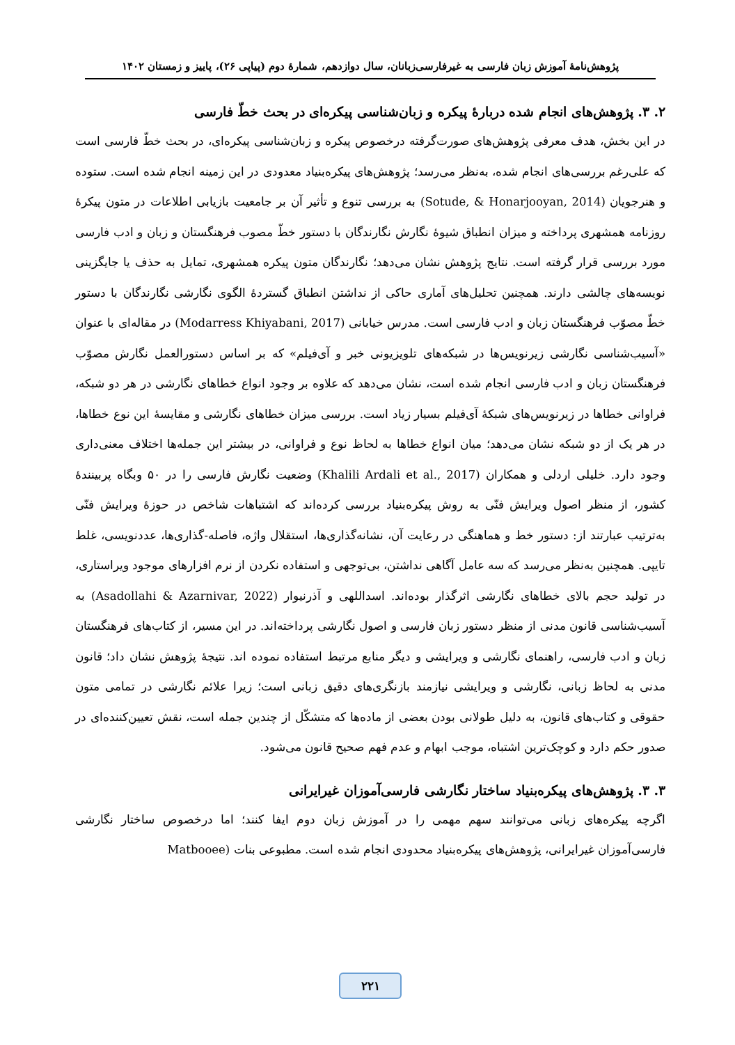پژوهش‌نامهٔ آموزش زبان فارسی به غیرفارسی‌زبانان، سال دوازدهم، شمارهٔ دوم (پیاپی ۲۶)، پاییز و زمستان ۱۴۰۲
۲. ۳. پژوهش‌های انجام شده دربارهٔ پیکره و زبان‌شناسی پیکره‌ای در بحث خطّ فارسی
در این بخش، هدف معرفی پژوهش‌های صورت‌گرفته درخصوص پیکره و زبان‌شناسی پیکره‌ای، در بحث خطّ فارسی است که علی‌رغم بررسی‌های انجام شده، به‌نظر می‌رسد؛ پژوهش‌های پیکره‌بنیاد معدودی در این زمینه انجام شده است. ستوده و هنرجویان (Sotude, & Honarjooyan, 2014) به بررسی تنوع و تأثیر آن بر جامعیت بازیابی اطلاعات در متون پیکرهٔ روزنامه همشهری پرداخته و میزان انطباق شیوهٔ نگارش نگارندگان با دستور خطّ مصوب فرهنگستان و زبان و ادب فارسی مورد بررسی قرار گرفته است. نتایج پژوهش نشان می‌دهد؛ نگارندگان متون پیکره همشهری، تمایل به حذف یا جایگزینی نویسه‌های چالشی دارند. همچنین تحلیل‌های آماری حاکی از نداشتن انطباق گستردهٔ الگوی نگارشی نگارندگان با دستور خطّ مصوّب فرهنگستان زبان و ادب فارسی است. مدرس خیابانی (Modarress Khiyabani, 2017) در مقاله‌ای با عنوان «آسیب‌شناسی نگارشی زیرنویس‌ها در شبکه‌های تلویزیونی خبر و آی‌فیلم» که بر اساس دستورالعمل نگارش مصوّب فرهنگستان زبان و ادب فارسی انجام شده است، نشان می‌دهد که علاوه بر وجود انواع خطاهای نگارشی در هر دو شبکه، فراوانی خطاها در زیرنویس‌های شبکهٔ آی‌فیلم بسیار زیاد است. بررسی میزان خطاهای نگارشی و مقایسهٔ این نوع خطاها، در هر یک از دو شبکه نشان می‌دهد؛ میان انواع خطاها به لحاظ نوع و فراوانی، در بیشتر این جمله‌ها اختلاف معنی‌داری وجود دارد. خلیلی اردلی و همکاران (Khalili Ardali et al., 2017) وضعیت نگارش فارسی را در ۵۰ وبگاه پربینندهٔ کشور، از منظر اصول ویرایش فنّی به روش پیکره‌بنیاد بررسی کرده‌اند که اشتباهات شاخص در حوزهٔ ویرایش فنّی به‌ترتیب عبارتند از: دستور خط و هماهنگی در رعایت آن، نشانه‌گذاری‌ها، استقلال واژه، فاصله-گذاری‌ها، عددنویسی، غلط تایپی. همچنین به‌نظر می‌رسد که سه عامل آگاهی نداشتن، بی‌توجهی و استفاده نکردن از نرم افزارهای موجود ویراستاری، در تولید حجم بالای خطاهای نگارشی اثرگذار بوده‌اند. اسداللهی و آذرنیوار (Asadollahi & Azarnivar, 2022) به آسیب‌شناسی قانون مدنی از منظر دستور زبان فارسی و اصول نگارشی پرداخته‌اند. در این مسیر، از کتاب‌های فرهنگستان زبان و ادب فارسی، راهنمای نگارشی و ویرایشی و دیگر منابع مرتبط استفاده نموده اند. نتیجهٔ پژوهش نشان داد؛ قانون مدنی به لحاظ زبانی، نگارشی و ویرایشی نیازمند بازنگری‌های دقیق زبانی است؛ زیرا علائم نگارشی در تمامی متون حقوقی و کتاب‌های قانون، به دلیل طولانی بودن بعضی از ماده‌ها که متشکّل از چندین جمله است، نقش تعیین‌کننده‌ای در صدور حکم دارد و کوچک‌ترین اشتباه، موجب ابهام و عدم فهم صحیح قانون می‌شود.
۳. ۳. پژوهش‌های پیکره‌بنیاد ساختار نگارشی فارسی‌آموزان غیرایرانی
اگرچه پیکره‌های زبانی می‌توانند سهم مهمی را در آموزش زبان دوم ایفا کنند؛ اما درخصوص ساختار نگارشی فارسی‌آموزان غیرایرانی، پژوهش‌های پیکره‌بنیاد محدودی انجام شده است. مطبوعی بنات (Matbooee
۲۲۱